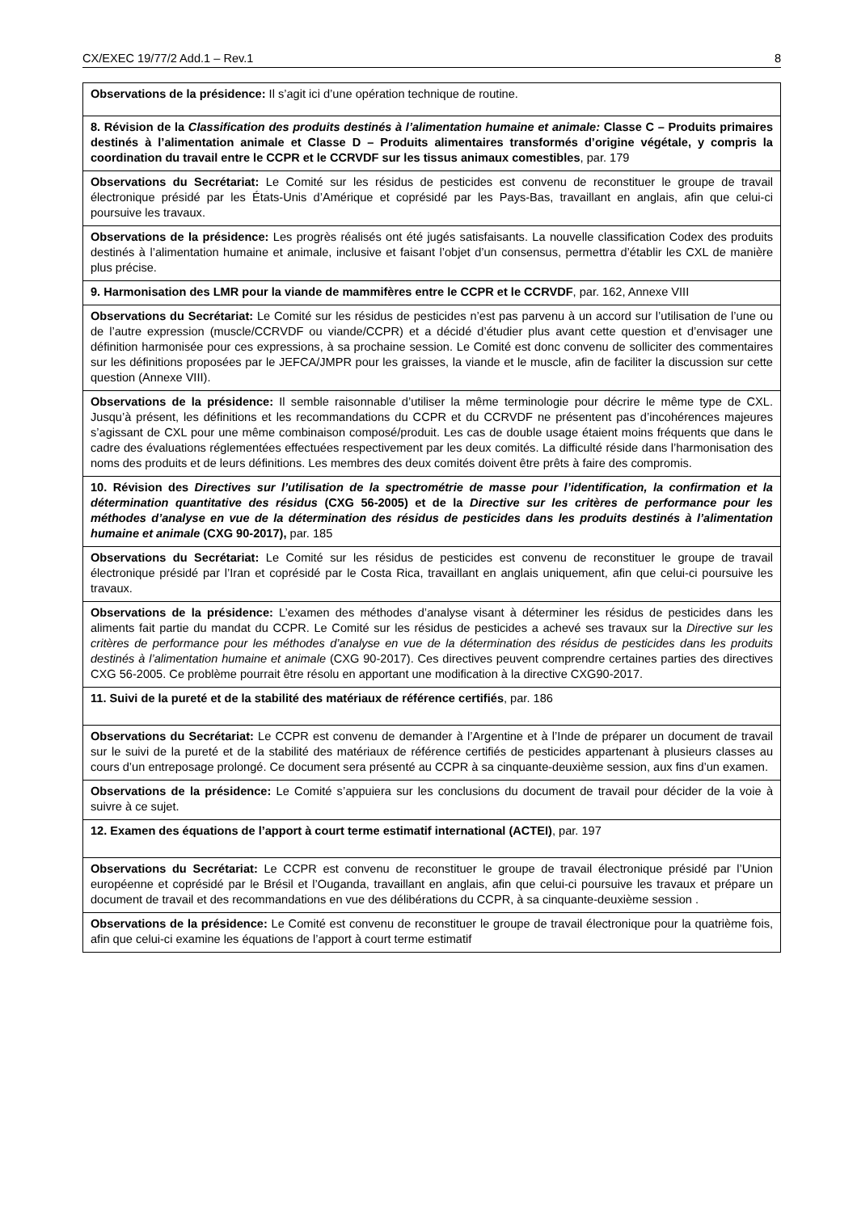CX/EXEC 19/77/2 Add.1 – Rev.1 8
| Observations de la présidence: Il s’agit ici d’une opération technique de routine. |
| 8. Révision de la Classification des produits destinés à l’alimentation humaine et animale: Classe C – Produits primaires destinés à l’alimentation animale et Classe D – Produits alimentaires transformés d’origine végétale, y compris la coordination du travail entre le CCPR et le CCRVDF sur les tissus animaux comestibles , par. 179 |
| Observations du Secrétariat: Le Comité sur les résidus de pesticides est convenu de reconstituer le groupe de travail électronique présidé par les États-Unis d’Amérique et coprésidé par les Pays-Bas, travaillant en anglais, afin que celui-ci poursuive les travaux. |
| Observations de la présidence: Les progrès réalisés ont été jugés satisfaisants. La nouvelle classification Codex des produits destinés à l’alimentation humaine et animale, inclusive et faisant l’objet d’un consensus, permettra d’établir les CXL de manière plus précise. |
| 9. Harmonisation des LMR pour la viande de mammifères entre le CCPR et le CCRVDF , par. 162, Annexe VIII |
| Observations du Secrétariat: Le Comité sur les résidus de pesticides n’est pas parvenu à un accord sur l’utilisation de l’une ou de l’autre expression (muscle/CCRVDF ou viande/CCPR) et a décidé d’étudier plus avant cette question et d’envisager une définition harmonisée pour ces expressions, à sa prochaine session. Le Comité est donc convenu de solliciter des commentaires sur les définitions proposées par le JEFCA/JMPR pour les graisses, la viande et le muscle, afin de faciliter la discussion sur cette question (Annexe VIII). |
| Observations de la présidence: Il semble raisonnable d’utiliser la même terminologie pour décrire le même type de CXL. Jusqu’à présent, les définitions et les recommandations du CCPR et du CCRVDF ne présentent pas d’incohérences majeures s’agissant de CXL pour une même combinaison composé/produit. Les cas de double usage étaient moins fréquents que dans le cadre des évaluations réglementées effectuées respectivement par les deux comités. La difficulté réside dans l’harmonisation des noms des produits et de leurs définitions. Les membres des deux comités doivent être prêts à faire des compromis. |
| 10. Révision des Directives sur l’utilisation de la spectrométrie de masse pour l’identification, la confirmation et la détermination quantitative des résidus (CXG 56-2005) et de la Directive sur les critères de performance pour les méthodes d’analyse en vue de la détermination des résidus de pesticides dans les produits destinés à l’alimentation humaine et animale (CXG 90-2017), par. 185 |
| Observations du Secrétariat: Le Comité sur les résidus de pesticides est convenu de reconstituer le groupe de travail électronique présidé par l’Iran et coprésidé par le Costa Rica, travaillant en anglais uniquement, afin que celui-ci poursuive les travaux. |
| Observations de la présidence: L’examen des méthodes d’analyse visant à déterminer les résidus de pesticides dans les aliments fait partie du mandat du CCPR. Le Comité sur les résidus de pesticides a achevé ses travaux sur la Directive sur les critères de performance pour les méthodes d’analyse en vue de la détermination des résidus de pesticides dans les produits destinés à l’alimentation humaine et animale (CXG 90-2017). Ces directives peuvent comprendre certaines parties des directives CXG 56-2005. Ce problème pourrait être résolu en apportant une modification à la directive CXG90-2017. |
| 11. Suivi de la pureté et de la stabilité des matériaux de référence certifiés , par. 186 |
| Observations du Secrétariat: Le CCPR est convenu de demander à l’Argentine et à l’Inde de préparer un document de travail sur le suivi de la pureté et de la stabilité des matériaux de référence certifiés de pesticides appartenant à plusieurs classes au cours d’un entreposage prolongé. Ce document sera présenté au CCPR à sa cinquante-deuxième session, aux fins d’un examen. |
| Observations de la présidence: Le Comité s’appuiera sur les conclusions du document de travail pour décider de la voie à suivre à ce sujet. |
| 12. Examen des équations de l’apport à court terme estimatif international (ACTEI) , par. 197 |
| Observations du Secrétariat: Le CCPR est convenu de reconstituer le groupe de travail électronique présidé par l’Union européenne et coprésidé par le Brésil et l’Ouganda, travaillant en anglais, afin que celui-ci poursuive les travaux et prépare un document de travail et des recommandations en vue des délibérations du CCPR, à sa cinquante-deuxième session . |
| Observations de la présidence: Le Comité est convenu de reconstituer le groupe de travail électronique pour la quatrième fois, afin que celui-ci examine les équations de l’apport à court terme estimatif |